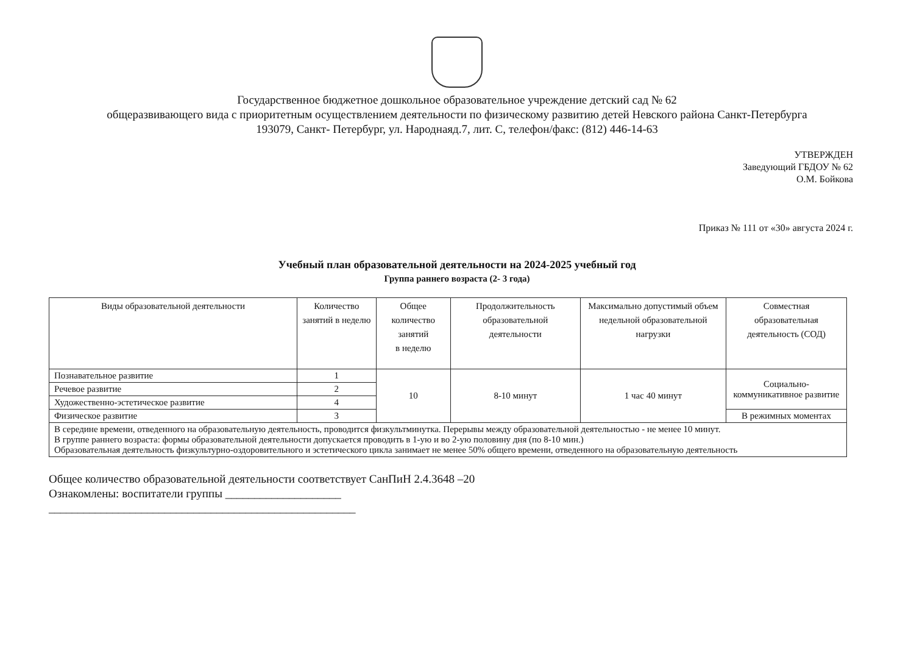Государственное бюджетное дошкольное образовательное учреждение детский сад № 62
общеразвивающего вида с приоритетным осуществлением деятельности по физическому развитию детей Невского района Санкт-Петербурга
193079, Санкт- Петербург, ул. Народнаяд.7, лит. С, телефон/факс: (812) 446-14-63
УТВЕРЖДЕН
Заведующий ГБДОУ № 62
О.М. Бойкова
Приказ № 111 от «30» августа 2024 г.
Учебный план образовательной деятельности на 2024-2025 учебный год
Группа раннего возраста (2- 3 года)
| Виды образовательной деятельности | Количество занятий в неделю | Общее количество занятий в неделю | Продолжительность образовательной деятельности | Максимально допустимый объем недельной образовательной нагрузки | Совместная образовательная деятельность (СОД) |
| --- | --- | --- | --- | --- | --- |
| Познавательное развитие | 1 | 10 | 8-10 минут | 1 час 40 минут | Социально-коммуникативное развитие |
| Речевое развитие | 2 | | | | |
| Художественно-эстетическое развитие | 4 | | | | |
| Физическое развитие | 3 | | | | В режимных моментах |
| В середине времени, отведенного на образовательную деятельность, проводится физкультминутка. Перерывы между образовательной деятельностью - не менее 10 минут. В группе раннего возраста: формы образовательной деятельности допускается проводить в 1-ую и во 2-ую половину дня (по 8-10 мин.) Образовательная деятельность физкультурно-оздоровительного и эстетического цикла занимает не менее 50% общего времени, отведенного на образовательную деятельность | | | | | |
Общее количество образовательной деятельности соответствует СанПиН 2.4.3648 –20
Ознакомлены: воспитатели группы ____________________
_____________________________________________________